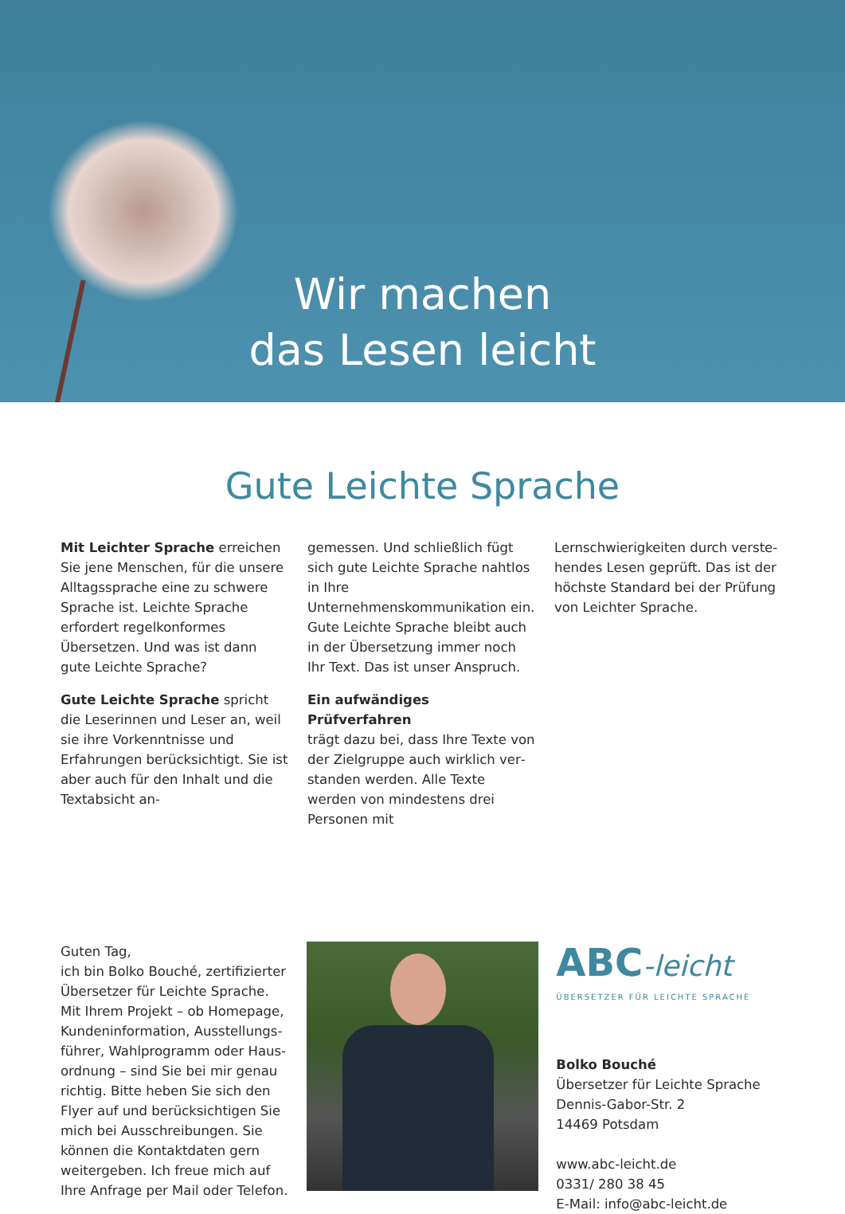Wir machen
das Lesen leicht
Gute Leichte Sprache
Mit Leichter Sprache erreichen Sie jene Menschen, für die unsere All­tagssprache eine zu schwere Spra­che ist. Leichte Sprache erfordert regelkonformes Übersetzen. Und was ist dann gute Leichte Sprache?
Gute Leichte Sprache spricht die Leserinnen und Leser an, weil sie ihre Vorkenntnisse und Erfahrungen berücksichtigt. Sie ist aber auch für den Inhalt und die Textabsicht an-
gemessen. Und schließlich fügt sich gute Leichte Sprache nahtlos in Ihre Unternehmenskommunikation ein. Gute Leichte Sprache bleibt auch in der Übersetzung immer noch Ihr Text. Das ist unser Anspruch.
Ein aufwändiges Prüfverfahren
trägt dazu bei, dass Ihre Texte von der Zielgruppe auch wirklich ver­standen werden. Alle Texte werden von mindestens drei Personen mit
Lernschwierigkeiten durch verste­hendes Lesen geprüft. Das ist der höchste Standard bei der Prüfung von Leichter Sprache.
Guten Tag,
ich bin Bolko Bouché, zertifizierter Übersetzer für Leichte Sprache. Mit Ihrem Projekt – ob Homepage, Kundeninformation, Ausstellungs­führer, Wahlprogramm oder Haus­ordnung – sind Sie bei mir genau richtig. Bitte heben Sie sich den Flyer auf und berücksichtigen Sie mich bei Ausschreibungen. Sie können die Kontaktdaten gern wei­tergeben. Ich freue mich auf Ihre Anfrage per Mail oder Telefon.
ABC-leicht
ÜBERSETZER FÜR LEICHTE SPRACHE
Bolko Bouché
Übersetzer für Leichte Sprache
Dennis-Gabor-Str. 2
14469 Potsdam
www.abc-leicht.de
0331/ 280 38 45
E-Mail: info@abc-leicht.de